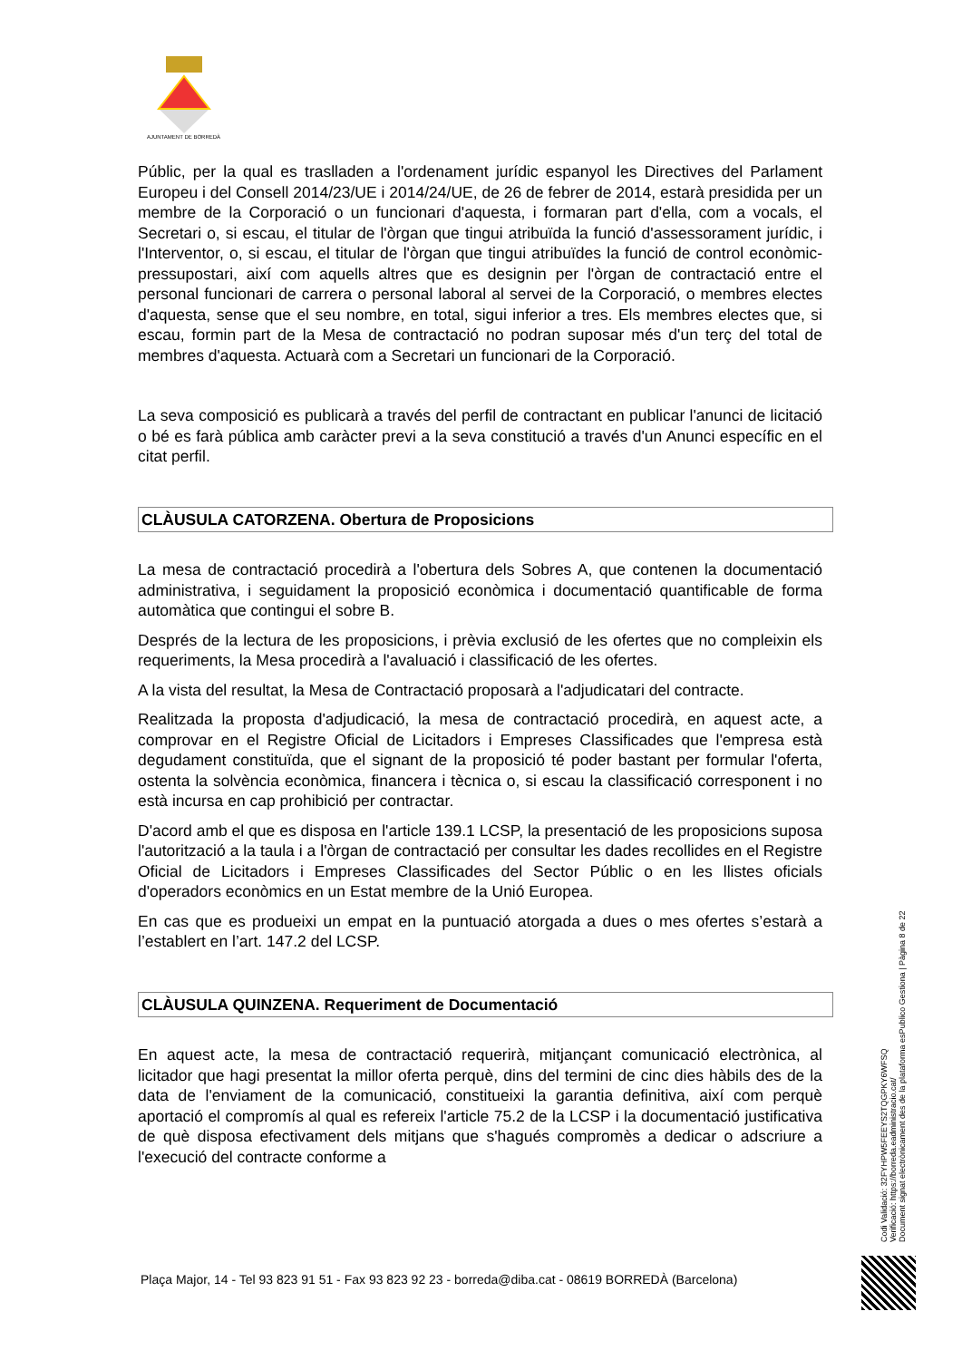AJUNTAMENT DE BORREDÀ
Públic, per la qual es traslladen a l'ordenament jurídic espanyol les Directives del Parlament Europeu i del Consell 2014/23/UE i 2014/24/UE, de 26 de febrer de 2014, estarà presidida per un membre de la Corporació o un funcionari d'aquesta, i formaran part d'ella, com a vocals, el Secretari o, si escau, el titular de l'òrgan que tingui atribuïda la funció d'assessorament jurídic, i l'Interventor, o, si escau, el titular de l'òrgan que tingui atribuïdes la funció de control econòmic-pressupostari, així com aquells altres que es designin per l'òrgan de contractació entre el personal funcionari de carrera o personal laboral al servei de la Corporació, o membres electes d'aquesta, sense que el seu nombre, en total, sigui inferior a tres. Els membres electes que, si escau, formin part de la Mesa de contractació no podran suposar més d'un terç del total de membres d'aquesta. Actuarà com a Secretari un funcionari de la Corporació.
La seva composició es publicarà a través del perfil de contractant en publicar l'anunci de licitació o bé es farà pública amb caràcter previ a la seva constitució a través d'un Anunci específic en el citat perfil.
CLÀUSULA CATORZENA. Obertura de Proposicions
La mesa de contractació procedirà a l'obertura dels Sobres A, que contenen la documentació administrativa, i seguidament la proposició econòmica i documentació quantificable de forma automàtica que contingui el sobre B.
Després de la lectura de les proposicions, i prèvia exclusió de les ofertes que no compleixin els requeriments, la Mesa procedirà a l'avaluació i classificació de les ofertes.
A la vista del resultat, la Mesa de Contractació proposarà a l'adjudicatari del contracte.
Realitzada la proposta d'adjudicació, la mesa de contractació procedirà, en aquest acte, a comprovar en el Registre Oficial de Licitadors i Empreses Classificades que l'empresa està degudament constituïda, que el signant de la proposició té poder bastant per formular l'oferta, ostenta la solvència econòmica, financera i tècnica o, si escau la classificació corresponent i no està incursa en cap prohibició per contractar.
D'acord amb el que es disposa en l'article 139.1 LCSP, la presentació de les proposicions suposa l'autorització a la taula i a l'òrgan de contractació per consultar les dades recollides en el Registre Oficial de Licitadors i Empreses Classificades del Sector Públic o en les llistes oficials d'operadors econòmics en un Estat membre de la Unió Europea.
En cas que es produeixi un empat en la puntuació atorgada a dues o mes ofertes s’estarà a l’establert en l’art. 147.2 del LCSP.
CLÀUSULA QUINZENA. Requeriment de Documentació
En aquest acte, la mesa de contractació requerirà, mitjançant comunicació electrònica, al licitador que hagi presentat la millor oferta perquè, dins del termini de cinc dies hàbils des de la data de l'enviament de la comunicació, constitueixi la garantia definitiva, així com perquè aportació el compromís al qual es refereix l'article 75.2 de la LCSP i la documentació justificativa de què disposa efectivament dels mitjans que s'hagués compromès a dedicar o adscriure a l'execució del contracte conforme a
Codi Validació: 32FYHPW5FEEYS2TQGPKY6WFSQ
Verificació: https://borreda.eadministracio.cat/
Document signat electrònicament des de la plataforma esPublico Gestiona | Pàgina 8 de 22
Plaça Major, 14 - Tel 93 823 91 51 - Fax 93 823 92 23 - borreda@diba.cat - 08619 BORREDÀ (Barcelona)